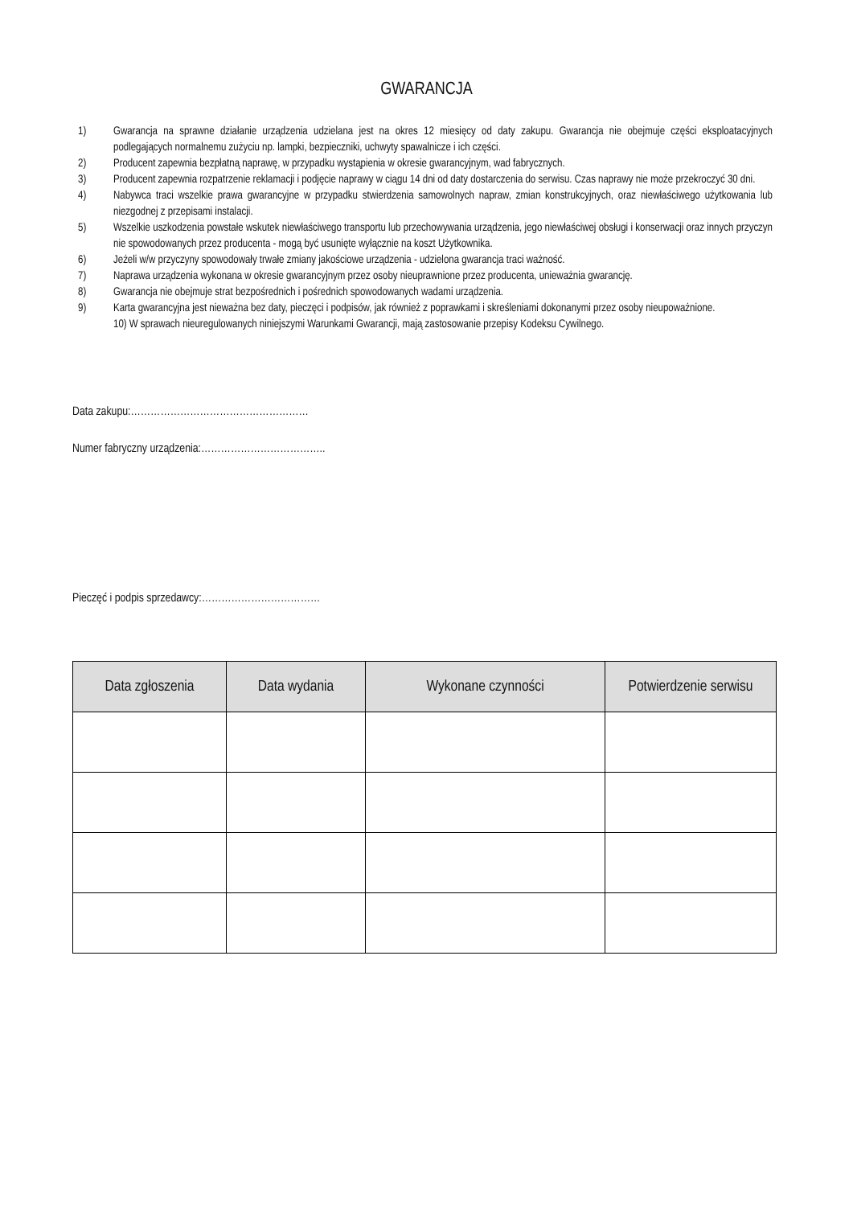GWARANCJA
1) Gwarancja na sprawne działanie urządzenia udzielana jest na okres 12 miesięcy od daty zakupu. Gwarancja nie obejmuje części eksploatacyjnych podlegających normalnemu zużyciu np. lampki, bezpieczniki, uchwyty spawalnicze i ich części.
2) Producent zapewnia bezpłatną naprawę, w przypadku wystąpienia w okresie gwarancyjnym, wad fabrycznych.
3) Producent zapewnia rozpatrzenie reklamacji i podjęcie naprawy w ciągu 14 dni od daty dostarczenia do serwisu. Czas naprawy nie może przekroczyć 30 dni.
4) Nabywca traci wszelkie prawa gwarancyjne w przypadku stwierdzenia samowolnych napraw, zmian konstrukcyjnych, oraz niewłaściwego użytkowania lub niezgodnej z przepisami instalacji.
5) Wszelkie uszkodzenia powstałe wskutek niewłaściwego transportu lub przechowywania urządzenia, jego niewłaściwej obsługi i konserwacji oraz innych przyczyn nie spowodowanych przez producenta - mogą być usunięte wyłącznie na koszt Użytkownika.
6) Jeżeli w/w przyczyny spowodowały trwałe zmiany jakościowe urządzenia - udzielona gwarancja traci ważność.
7) Naprawa urządzenia wykonana w okresie gwarancyjnym przez osoby nieuprawnione przez producenta, unieważnia gwarancję.
8) Gwarancja nie obejmuje strat bezpośrednich i pośrednich spowodowanych wadami urządzenia.
9) Karta gwarancyjna jest nieważna bez daty, pieczęci i podpisów, jak również z poprawkami i skreśleniami dokonanymi przez osoby nieupoważnione.
10) W sprawach nieuregulowanych niniejszymi Warunkami Gwarancji, mają zastosowanie przepisy Kodeksu Cywilnego.
Data zakupu:………………………………………………
Numer fabryczny urządzenia:………………………………..
Pieczęć i podpis sprzedawcy:………………………………
| Data zgłoszenia | Data wydania | Wykonane czynności | Potwierdzenie serwisu |
| --- | --- | --- | --- |